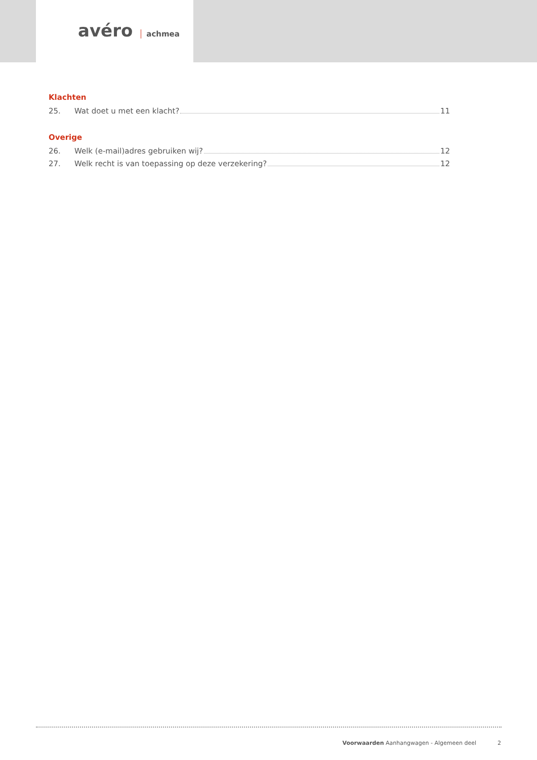avéro achmea
Klachten
25. Wat doet u met een klacht? 11
Overige
26. Welk (e-mail)adres gebruiken wij? 12
27. Welk recht is van toepassing op deze verzekering? 12
Voorwaarden Aanhangwagen - Algemeen deel 2